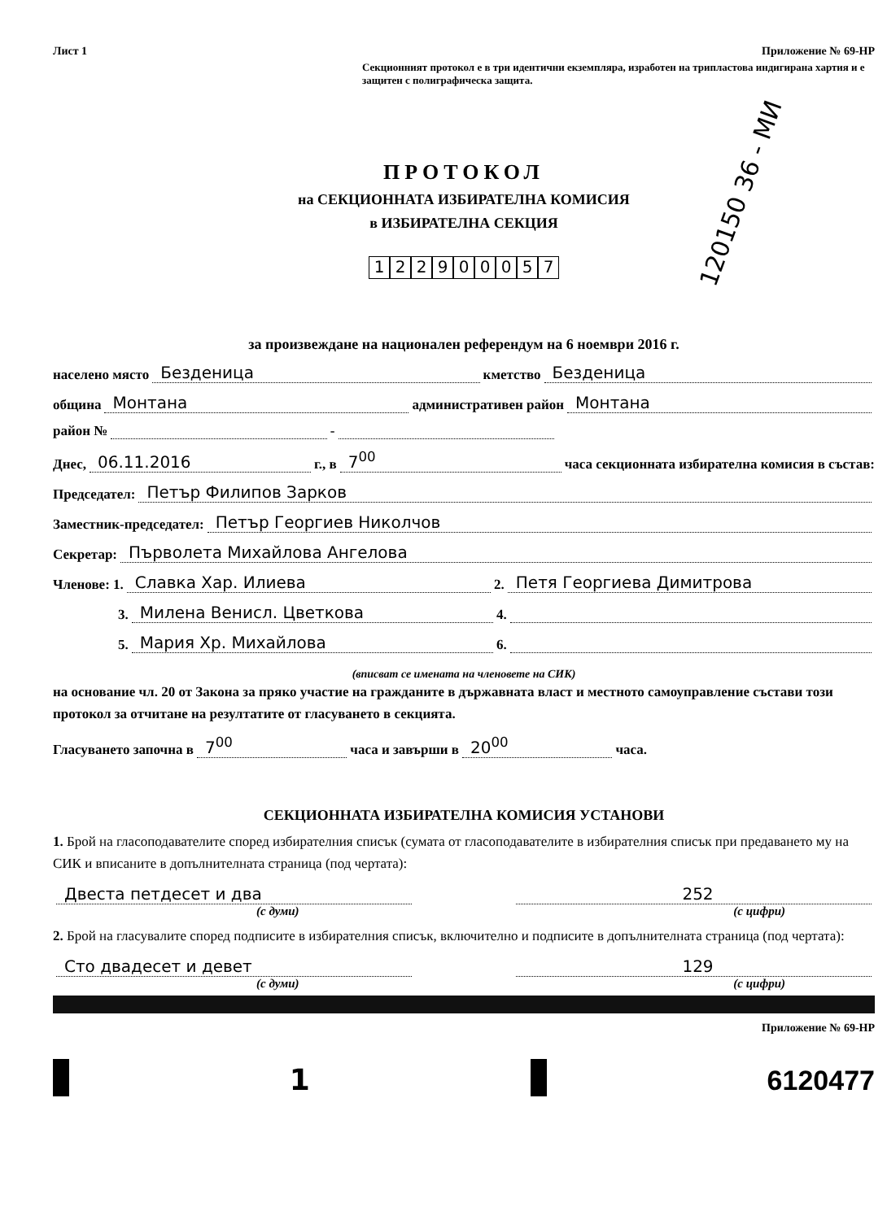Лист 1 Приложение № 69-НР
Секционният протокол е в три идентични екземпляра, изработен на трипластова индигирана хартия и е защитен с полиграфическа защита.
ПРОТОКОЛ
на СЕКЦИОННАТА ИЗБИРАТЕЛНА КОМИСИЯ
в ИЗБИРАТЕЛНА СЕКЦИЯ
122900057
120150 36 - МИ
за произвеждане на национален референдум на 6 ноември 2016 г.
населено място Безденица кметство Безденица
община Монтана административен район Монтана
район № -
Днес, 06.11.2016 г., в 7<sup>00</sup> часа секционната избирателна комисия в състав:
Председател: Петър Филипов Зарков
Заместник-председател: Петър Георгиев Николчов
Секретар: Първолета Михайлова Ангелова
Членове: 1. Славка Хар. Илиева 2. Петя Георгиева Димитрова
3. Милена Венисл. Цветкова 4.
5. Мария Хр. Михайлова 6.
(вписват се имената на членовете на СИК)
на основание чл. 20 от Закона за пряко участие на гражданите в държавната власт и местното самоуправление състави този протокол за отчитане на резултатите от гласуването в секцията.
Гласуването започна в 7<sup>00</sup> часа и завърши в 20<sup>00</sup> часа.
СЕКЦИОННАТА ИЗБИРАТЕЛНА КОМИСИЯ УСТАНОВИ
1. Брой на гласоподавателите според избирателния списък (сумата от гласоподавателите в избирателния списък при предаването му на СИК и вписаните в допълнителната страница (под чертата):
Двеста петдесет и два 252
(с думи) (с цифри)
2. Брой на гласувалите според подписите в избирателния списък, включително и подписите в допълнителната страница (под чертата):
Сто двадесет и девет 129
(с думи) (с цифри)
Приложение № 69-НР
1
6120477